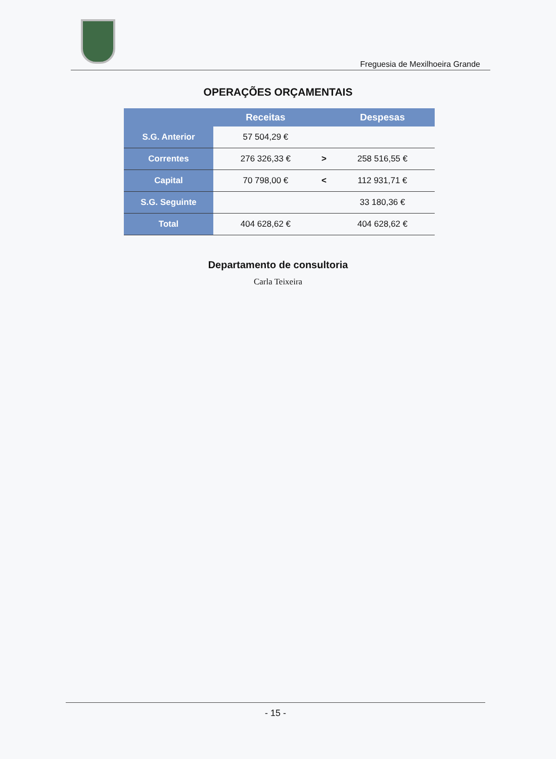Freguesia de Mexilhoeira Grande
OPERAÇÕES ORÇAMENTAIS
| | Receitas | | Despesas |
| --- | --- | --- | --- |
| S.G. Anterior | 57 504,29 € | | |
| Correntes | 276 326,33 € | > | 258 516,55 € |
| Capital | 70 798,00 € | < | 112 931,71 € |
| S.G. Seguinte | | | 33 180,36 € |
| Total | 404 628,62 € | | 404 628,62 € |
Departamento de consultoria
Carla Teixeira
- 15 -